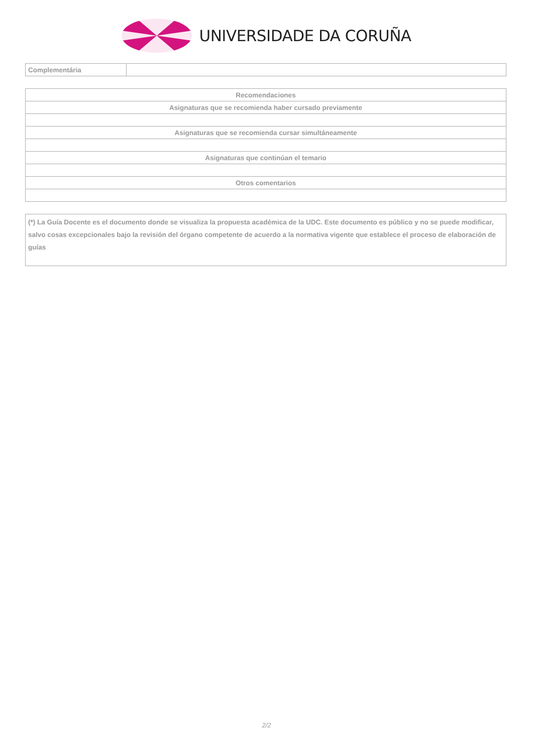UNIVERSIDADE DA CORUÑA
| Complementária | |
| Recomendaciones |
| Asignaturas que se recomienda haber cursado previamente |
| Asignaturas que se recomienda cursar simultáneamente |
| Asignaturas que continúan el temario |
| Otros comentarios |
(*) La Guía Docente es el documento donde se visualiza la propuesta académica de la UDC. Este documento es público y no se puede modificar, salvo cosas excepcionales bajo la revisión del órgano competente de acuerdo a la normativa vigente que establece el proceso de elaboración de guías
2/2